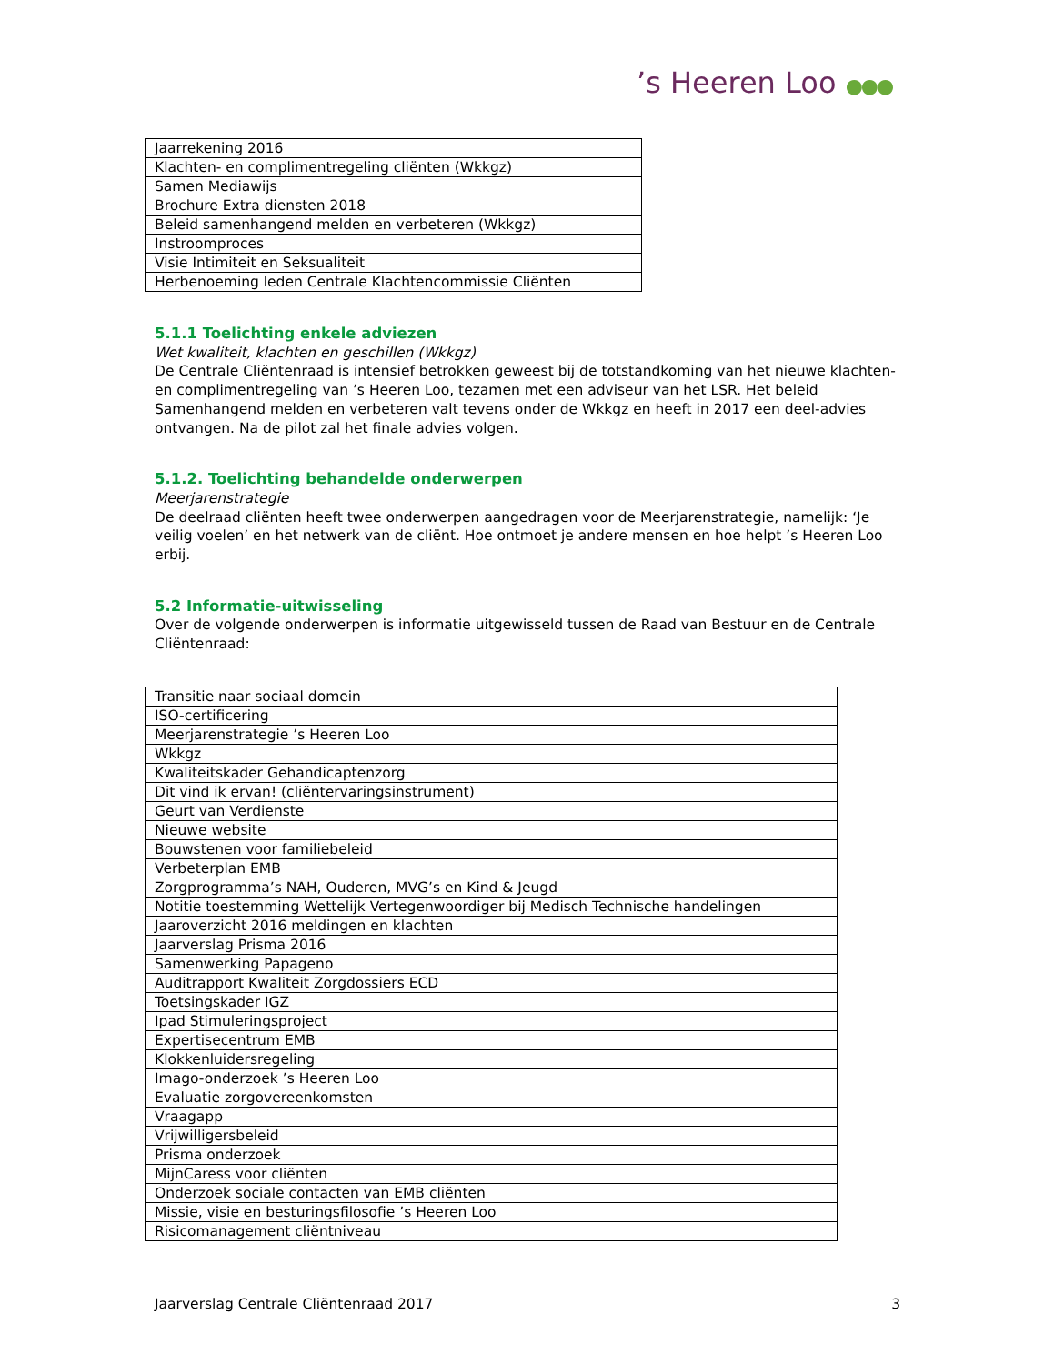’s Heeren Loo ●●●
| Jaarrekening 2016 |
| Klachten- en complimentregeling cliënten (Wkkgz) |
| Samen Mediawijs |
| Brochure Extra diensten 2018 |
| Beleid samenhangend melden en verbeteren (Wkkgz) |
| Instroomproces |
| Visie Intimiteit en Seksualiteit |
| Herbenoeming leden Centrale Klachtencommissie Cliënten |
5.1.1 Toelichting enkele adviezen
Wet kwaliteit, klachten en geschillen (Wkkgz)
De Centrale Cliëntenraad is intensief betrokken geweest bij de totstandkoming van het nieuwe klachten- en complimentregeling van ’s Heeren Loo, tezamen met een adviseur van het LSR. Het beleid Samenhangend melden en verbeteren valt tevens onder de Wkkgz en heeft in 2017 een deel-advies ontvangen. Na de pilot zal het finale advies volgen.
5.1.2. Toelichting behandelde onderwerpen
Meerjarenstrategie
De deelraad cliënten heeft twee onderwerpen aangedragen voor de Meerjarenstrategie, namelijk: ‘Je veilig voelen’ en het netwerk van de cliënt. Hoe ontmoet je andere mensen en hoe helpt ’s Heeren Loo erbij.
5.2 Informatie-uitwisseling
Over de volgende onderwerpen is informatie uitgewisseld tussen de Raad van Bestuur en de Centrale Cliëntenraad:
| Transitie naar sociaal domein |
| ISO-certificering |
| Meerjarenstrategie ’s Heeren Loo |
| Wkkgz |
| Kwaliteitskader Gehandicaptenzorg |
| Dit vind ik ervan! (cliëntervaringsinstrument) |
| Geurt van Verdienste |
| Nieuwe website |
| Bouwstenen voor familiebeleid |
| Verbeterplan EMB |
| Zorgprogramma’s NAH, Ouderen, MVG’s en Kind & Jeugd |
| Notitie toestemming Wettelijk Vertegenwoordiger bij Medisch Technische handelingen |
| Jaaroverzicht 2016 meldingen en klachten |
| Jaarverslag Prisma 2016 |
| Samenwerking Papageno |
| Auditrapport Kwaliteit Zorgdossiers ECD |
| Toetsingskader IGZ |
| Ipad Stimuleringsproject |
| Expertisecentrum EMB |
| Klokkenluidersregeling |
| Imago-onderzoek ’s Heeren Loo |
| Evaluatie zorgovereenkomsten |
| Vraagapp |
| Vrijwilligersbeleid |
| Prisma onderzoek |
| MijnCaress voor cliënten |
| Onderzoek sociale contacten van EMB cliënten |
| Missie, visie en besturingsfilosofie ’s Heeren Loo |
| Risicomanagement cliëntniveau |
Jaarverslag Centrale Cliëntenraad 2017 3